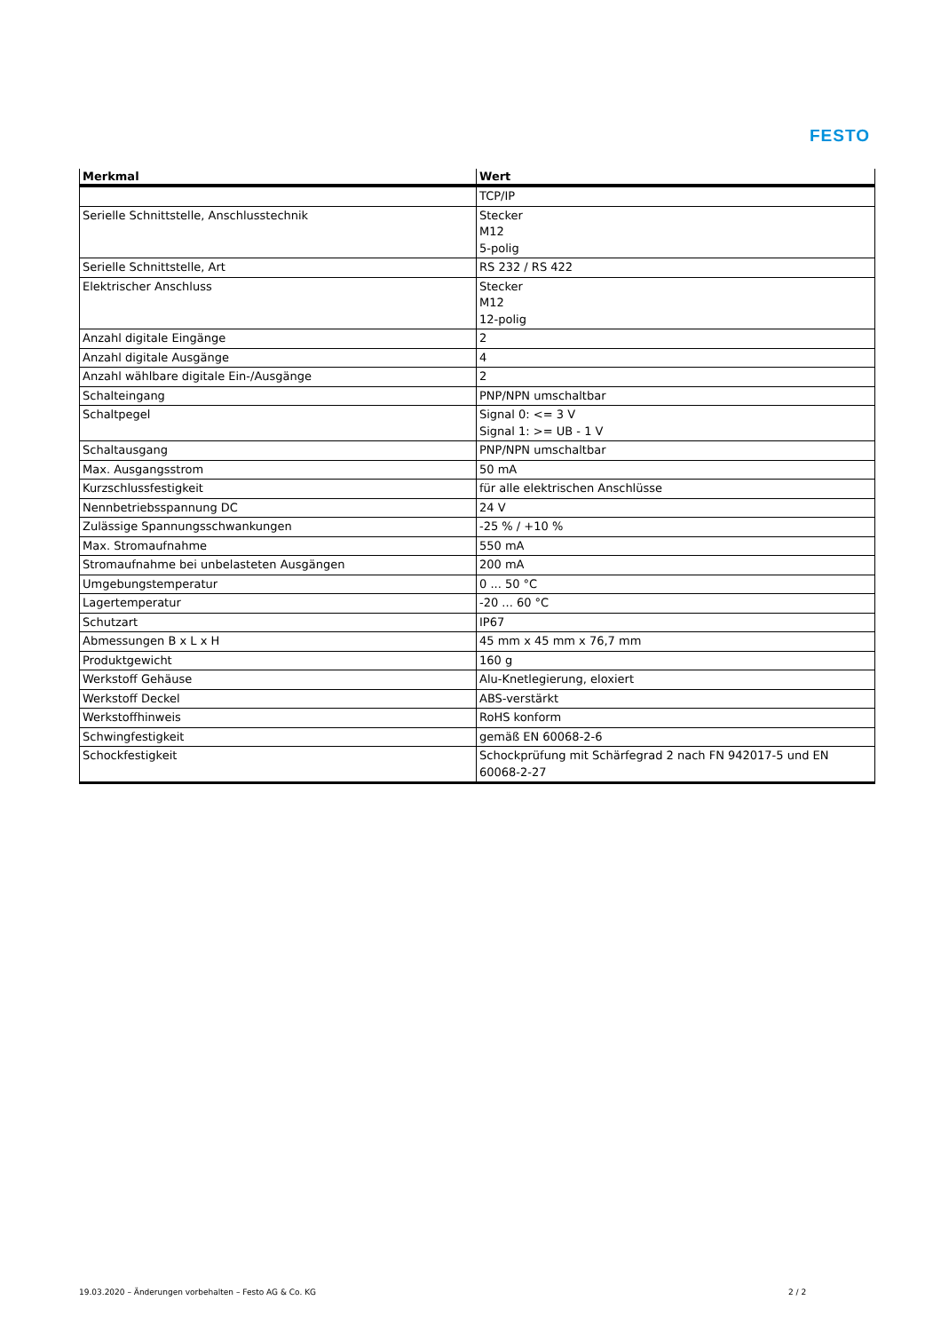FESTO
| Merkmal | Wert |
| --- | --- |
| | TCP/IP |
| Serielle Schnittstelle, Anschlusstechnik | Stecker M12 5-polig |
| Serielle Schnittstelle, Art | RS 232 / RS 422 |
| Elektrischer Anschluss | Stecker M12 12-polig |
| Anzahl digitale Eingänge | 2 |
| Anzahl digitale Ausgänge | 4 |
| Anzahl wählbare digitale Ein-/Ausgänge | 2 |
| Schalteingang | PNP/NPN umschaltbar |
| Schaltpegel | Signal 0: <= 3 V Signal 1: >= UB - 1 V |
| Schaltausgang | PNP/NPN umschaltbar |
| Max. Ausgangsstrom | 50 mA |
| Kurzschlussfestigkeit | für alle elektrischen Anschlüsse |
| Nennbetriebsspannung DC | 24 V |
| Zulässige Spannungsschwankungen | -25 % / +10 % |
| Max. Stromaufnahme | 550 mA |
| Stromaufnahme bei unbelasteten Ausgängen | 200 mA |
| Umgebungstemperatur | 0 ... 50 °C |
| Lagertemperatur | -20 ... 60 °C |
| Schutzart | IP67 |
| Abmessungen B x L x H | 45 mm x 45 mm x 76,7 mm |
| Produktgewicht | 160 g |
| Werkstoff Gehäuse | Alu-Knetlegierung, eloxiert |
| Werkstoff Deckel | ABS-verstärkt |
| Werkstoffhinweis | RoHS konform |
| Schwingfestigkeit | gemäß EN 60068-2-6 |
| Schockfestigkeit | Schockprüfung mit Schärfegrad 2 nach FN 942017-5 und EN 60068-2-27 |
19.03.2020 – Änderungen vorbehalten – Festo AG & Co. KG
2 / 2